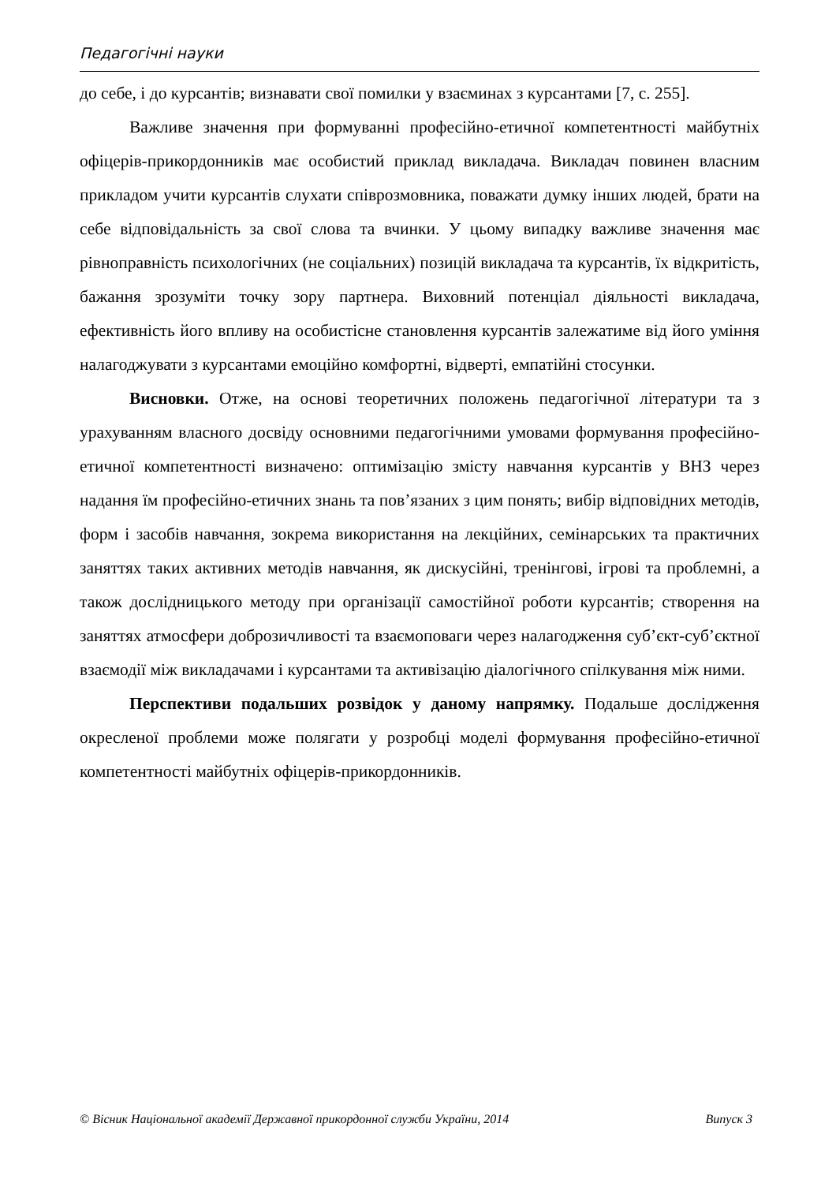Педагогічні науки
до себе, і до курсантів; визнавати свої помилки у взаєминах з курсантами [7, с. 255].
Важливе значення при формуванні професійно-етичної компетентності майбутніх офіцерів-прикордонників має особистий приклад викладача. Викладач повинен власним прикладом учити курсантів слухати співрозмовника, поважати думку інших людей, брати на себе відповідальність за свої слова та вчинки. У цьому випадку важливе значення має рівноправність психологічних (не соціальних) позицій викладача та курсантів, їх відкритість, бажання зрозуміти точку зору партнера. Виховний потенціал діяльності викладача, ефективність його впливу на особистісне становлення курсантів залежатиме від його уміння налагоджувати з курсантами емоційно комфортні, відверті, емпатійні стосунки.
Висновки. Отже, на основі теоретичних положень педагогічної літератури та з урахуванням власного досвіду основними педагогічними умовами формування професійно-етичної компетентності визначено: оптимізацію змісту навчання курсантів у ВНЗ через надання їм професійно-етичних знань та пов’язаних з цим понять; вибір відповідних методів, форм і засобів навчання, зокрема використання на лекційних, семінарських та практичних заняттях таких активних методів навчання, як дискусійні, тренінгові, ігрові та проблемні, а також дослідницького методу при організації самостійної роботи курсантів; створення на заняттях атмосфери доброзичливості та взаємоповаги через налагодження суб’єкт-суб’єктної взаємодії між викладачами і курсантами та активізацію діалогічного спілкування між ними.
Перспективи подальших розвідок у даному напрямку. Подальше дослідження окресленої проблеми може полягати у розробці моделі формування професійно-етичної компетентності майбутніх офіцерів-прикордонників.
© Вісник Національної академії Державної прикордонної служби України, 2014 Випуск 3